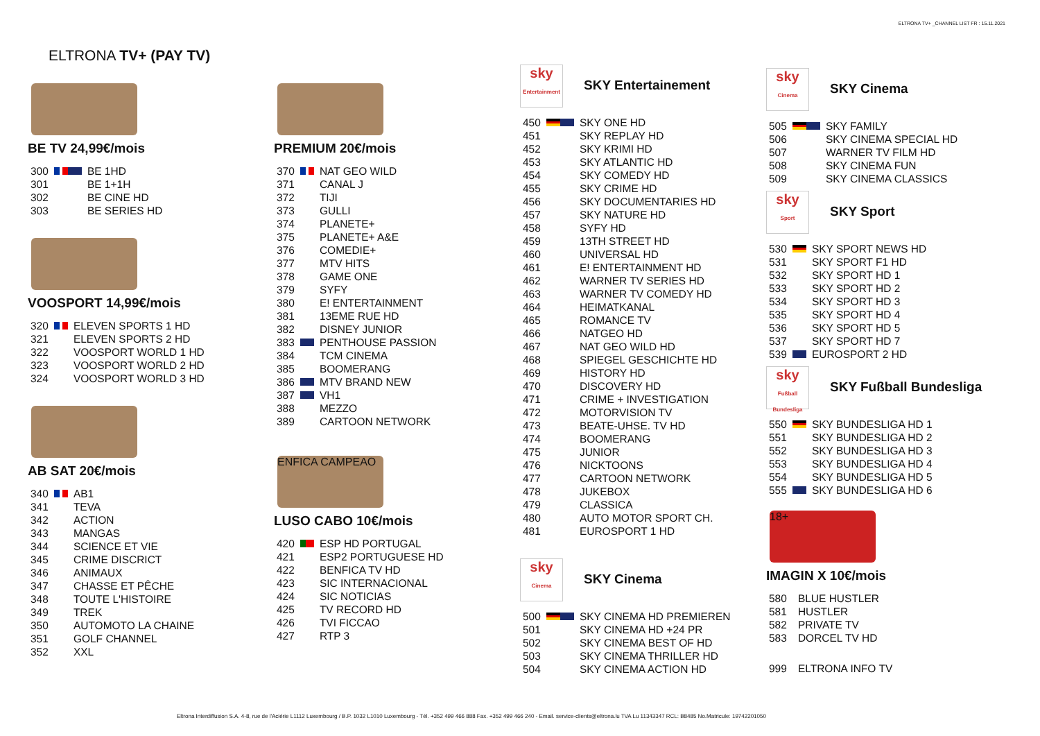ELTRONA TV+ _CHANNEL LIST FR : 15.11.2021
ELTRONA TV+ (PAY TV)
BE TV 24,99€/mois
| 300 | | BE 1HD |
| 301 | | BE 1+1H |
| 302 | | BE CINE HD |
| 303 | | BE SERIES HD |
VOOSPORT 14,99€/mois
| 320 | | ELEVEN SPORTS 1 HD |
| 321 | | ELEVEN SPORTS 2 HD |
| 322 | | VOOSPORT WORLD 1 HD |
| 323 | | VOOSPORT WORLD 2 HD |
| 324 | | VOOSPORT WORLD 3 HD |
AB SAT 20€/mois
| 340 | | AB1 |
| 341 | | TEVA |
| 342 | | ACTION |
| 343 | | MANGAS |
| 344 | | SCIENCE ET VIE |
| 345 | | CRIME DISCRICT |
| 346 | | ANIMAUX |
| 347 | | CHASSE ET PÊCHE |
| 348 | | TOUTE L'HISTOIRE |
| 349 | | TREK |
| 350 | | AUTOMOTO LA CHAINE |
| 351 | | GOLF CHANNEL |
| 352 | | XXL |
PREMIUM 20€/mois
| 370 | | NAT GEO WILD |
| 371 | | CANAL J |
| 372 | | TIJI |
| 373 | | GULLI |
| 374 | | PLANETE+ |
| 375 | | PLANETE+ A&E |
| 376 | | COMEDIE+ |
| 377 | | MTV HITS |
| 378 | | GAME ONE |
| 379 | | SYFY |
| 380 | | E! ENTERTAINMENT |
| 381 | | 13EME RUE HD |
| 382 | | DISNEY JUNIOR |
| 383 | | PENTHOUSE PASSION |
| 384 | | TCM CINEMA |
| 385 | | BOOMERANG |
| 386 | | MTV BRAND NEW |
| 387 | | VH1 |
| 388 | | MEZZO |
| 389 | | CARTOON NETWORK |
ENFICA CAMPEAO
LUSO CABO 10€/mois
| 420 | | ESP HD PORTUGAL |
| 421 | | ESP2 PORTUGUESE HD |
| 422 | | BENFICA TV HD |
| 423 | | SIC INTERNACIONAL |
| 424 | | SIC NOTICIAS |
| 425 | | TV RECORD HD |
| 426 | | TVI FICCAO |
| 427 | | RTP 3 |
sky
Entertainment SKY Entertainement
| 450 | | SKY ONE HD |
| 451 | | SKY REPLAY HD |
| 452 | | SKY KRIMI HD |
| 453 | | SKY ATLANTIC HD |
| 454 | | SKY COMEDY HD |
| 455 | | SKY CRIME HD |
| 456 | | SKY DOCUMENTARIES HD |
| 457 | | SKY NATURE HD |
| 458 | | SYFY HD |
| 459 | | 13TH STREET HD |
| 460 | | UNIVERSAL HD |
| 461 | | E! ENTERTAINMENT HD |
| 462 | | WARNER TV SERIES HD |
| 463 | | WARNER TV COMEDY HD |
| 464 | | HEIMATKANAL |
| 465 | | ROMANCE TV |
| 466 | | NATGEO HD |
| 467 | | NAT GEO WILD HD |
| 468 | | SPIEGEL GESCHICHTE HD |
| 469 | | HISTORY HD |
| 470 | | DISCOVERY HD |
| 471 | | CRIME + INVESTIGATION |
| 472 | | MOTORVISION TV |
| 473 | | BEATE-UHSE. TV HD |
| 474 | | BOOMERANG |
| 475 | | JUNIOR |
| 476 | | NICKTOONS |
| 477 | | CARTOON NETWORK |
| 478 | | JUKEBOX |
| 479 | | CLASSICA |
| 480 | | AUTO MOTOR SPORT CH. |
| 481 | | EUROSPORT 1 HD |
sky
Cinema SKY Cinema
| 500 | | SKY CINEMA HD PREMIEREN |
| 501 | | SKY CINEMA HD +24 PR |
| 502 | | SKY CINEMA BEST OF HD |
| 503 | | SKY CINEMA THRILLER HD |
| 504 | | SKY CINEMA ACTION HD |
sky
Cinema SKY Cinema
| 505 | | SKY FAMILY |
| 506 | | SKY CINEMA SPECIAL HD |
| 507 | | WARNER TV FILM HD |
| 508 | | SKY CINEMA FUN |
| 509 | | SKY CINEMA CLASSICS |
sky
Sport SKY Sport
| 530 | | SKY SPORT NEWS HD |
| 531 | | SKY SPORT F1 HD |
| 532 | | SKY SPORT HD 1 |
| 533 | | SKY SPORT HD 2 |
| 534 | | SKY SPORT HD 3 |
| 535 | | SKY SPORT HD 4 |
| 536 | | SKY SPORT HD 5 |
| 537 | | SKY SPORT HD 7 |
| 539 | | EUROSPORT 2 HD |
sky
Fußball Bundesliga SKY Fußball Bundesliga
| 550 | | SKY BUNDESLIGA HD 1 |
| 551 | | SKY BUNDESLIGA HD 2 |
| 552 | | SKY BUNDESLIGA HD 3 |
| 553 | | SKY BUNDESLIGA HD 4 |
| 554 | | SKY BUNDESLIGA HD 5 |
| 555 | | SKY BUNDESLIGA HD 6 |
18+
IMAGIN X 10€/mois
| 580 | | BLUE HUSTLER |
| 581 | | HUSTLER |
| 582 | | PRIVATE TV |
| 583 | | DORCEL TV HD |
| 999 | | ELTRONA INFO TV |
Eltrona Interdiffusion S.A. 4-8, rue de l'Aciérie L1112 Luxembourg / B.P. 1032 L1010 Luxembourg - Tél. +352 499 466 888 Fax. +352 499 466 240 - Email. service-clients@eltrona.lu TVA Lu 11343347 RCL: B8485 No.Matricule: 19742201050